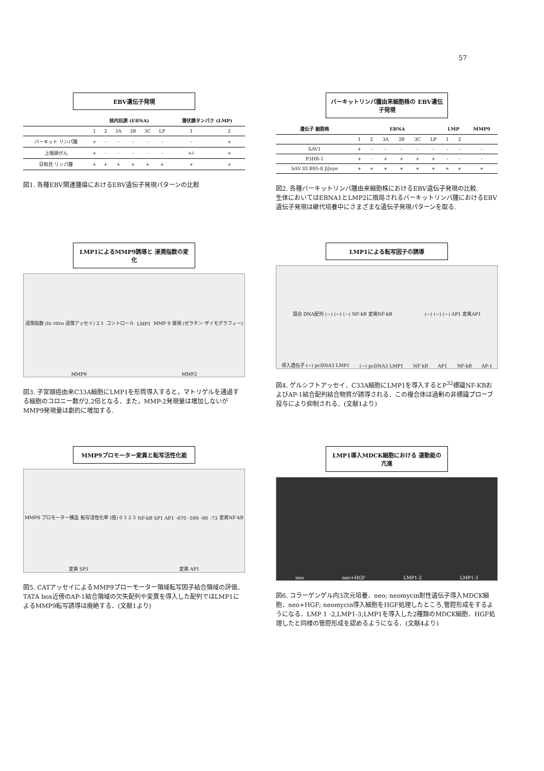57
EBV遺伝子発現
| | 核内抗原 (EBNA) | | | | | | 潜伏膜タンパク (LMP) | |
| --- | --- | --- | --- | --- | --- | --- | --- | --- |
| | 1 | 2 | 3A | 3B | 3C | LP | 1 | 2 |
| バーキット リンパ腫 | + | - | - | - | - | - | - | + |
| 上咽頭がん | + | - | - | - | - | - | +/- | + |
| 日和見 リンパ腫 | + | + | + | + | + | + | + | + |
図1. 各種EBV関連腫瘍におけるEBV遺伝子発現パターンの比較
バーキットリンパ腫由来細胞株の EBV遺伝子発現
| 遺伝子 細胞株 | EBNA | | | | | | LMP | | MMP9 |
| --- | --- | --- | --- | --- | --- | --- | --- | --- | --- |
| | 1 | 2 | 3A | 3B | 3C | LP | 1 | 2 | |
| SAV1 | + | - | - | - | - | - | - | - | - |
| P3HR-1 | + | - | + | + | + | + | - | - | - |
| SAV III B95-8 JiJoye | + | + | + | + | + | + | + | + | + |
図2. 各種バーキットリンパ腫由来細胞株におけるEBV遺伝子発現の比較.
生体においてはEBNA1とLMP2に限局されるバーキットリンパ腫におけるEBV遺伝子発現は継代培養中にさまざまな遺伝子発現パターンを取る.
LMP1によるMMP9誘導と 浸潤指数の変化
浸潤指数 (In vitro 浸潤アッセイ) 2 1 コントロール LMP1 MMP 9 発現 (ゼラチン ザイモグラフィー) MMP9 MMP2
図3. 子宮頸癌由来C33A細胞にLMP1を形質導入すると，マトリゲルを通過する細胞のコロニー数が2.2倍となる．また，MMP-2発現量は増加しないがMMP9発現量は劇的に増加する.
LMP1による転写因子の誘導
競合 DNA配列 (−) (−) (−) NF-kB 変異NF-kB (−) (−) (−) AP1 変異AP1 導入遺伝子 (−) pcDNA3 LMP1 (−) pcDNA3 LMP1 NF kB AP1 NF-kB AP-1
図4. ゲルシフトアッセイ．C33A細胞にLMP1を導入するとP<sup>32</sup>標識NF-KBおよびAP-1結合配列結合物質が誘導される．この複合体は過剰の非標識プローブ投与により抑制される．(文献1より)
MMP9プロモーター変異と転写活性化能
MMP9 プロモーター構造 転写活性化率 (倍) 0 1 2 3 NF-kB SP1 AP1 -670 -599 -90 -73 変異NF-kB 変異 SP1 変異 AP1
図5. CATアッセイによるMMP9プローモーター領域転写因子結合領域の評価．TATA box近傍のAP-1結合領域の欠失配列や変異を導入した配列ではLMP1によるMMP9転写誘導は廃絶する．(文献1より)
LMP1導入MDCK細胞における 運動能の亢進
neo neo+HGF LMP1-2 LMP1-3
図6. コラーゲンゲル内3次元培養．neo; neomycin耐性遺伝子導入MDCK細胞．neo+HGF; neomycin導入細胞をHGF処理したところ,管腔形成をするようになる．LMP 1 -2,LMP1-3;LMP1を導入した2種類のMDCK細胞．HGF処理したと同様の管腔形成を認めるようになる．(文献4より)